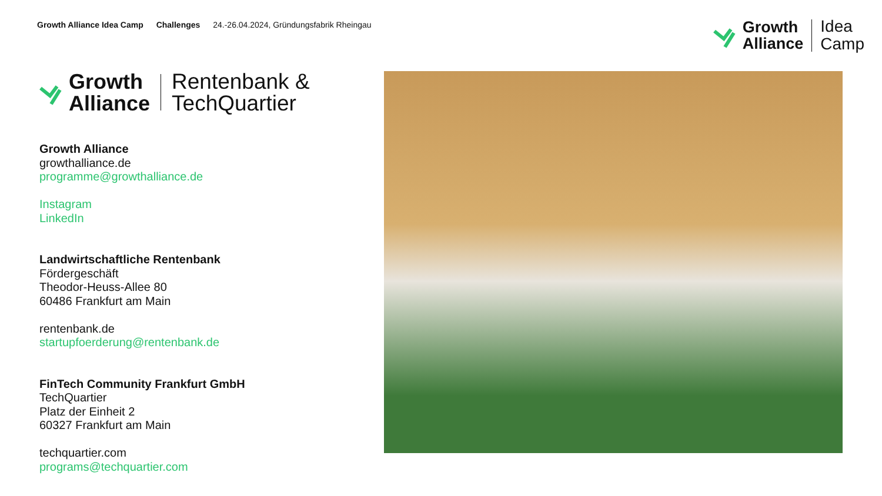Growth Alliance Idea Camp Challenges 24.-26.04.2024, Gründungsfabrik Rheingau
Growth
Alliance
Idea
Camp
Growth
Alliance
Rentenbank &
TechQuartier
Growth Alliance
growthalliance.de
programme@growthalliance.de
Instagram
LinkedIn
Landwirtschaftliche Rentenbank
Fördergeschäft
Theodor-Heuss-Allee 80
60486 Frankfurt am Main
rentenbank.de
startupfoerderung@rentenbank.de
FinTech Community Frankfurt GmbH
TechQuartier
Platz der Einheit 2
60327 Frankfurt am Main
techquartier.com
programs@techquartier.com